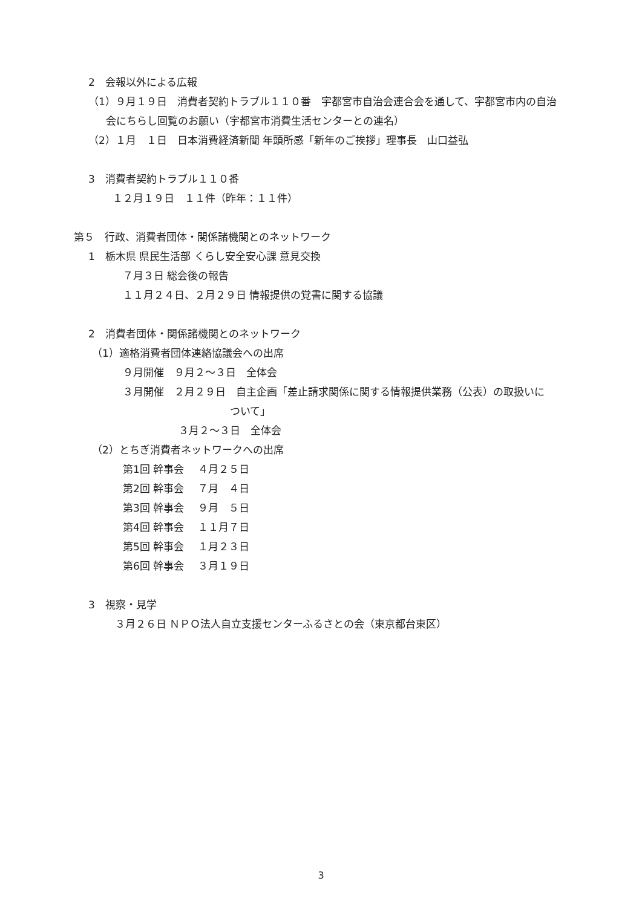2　会報以外による広報
（1）９月１９日　消費者契約トラブル１１０番　宇都宮市自治会連合会を通して、宇都宮市内の自治
会にちらし回覧のお願い（宇都宮市消費生活センターとの連名）
（2）１月　１日　日本消費経済新聞 年頭所感「新年のご挨拶」理事長　山口益弘
3　消費者契約トラブル１１０番
１２月１９日　１１件（昨年：１１件）
第５　行政、消費者団体・関係諸機関とのネットワーク
1　栃木県 県民生活部 くらし安全安心課 意見交換
７月３日 総会後の報告
１１月２４日、２月２９日 情報提供の覚書に関する協議
2　消費者団体・関係諸機関とのネットワーク
（1）適格消費者団体連絡協議会への出席
９月開催　９月２〜３日　全体会
３月開催　２月２９日　自主企画「差止請求関係に関する情報提供業務（公表）の取扱いに
ついて」
３月２〜３日　全体会
（2）とちぎ消費者ネットワークへの出席
第1回 幹事会　 ４月２５日
第2回 幹事会　 ７月　４日
第3回 幹事会　 ９月　５日
第4回 幹事会　 １１月７日
第5回 幹事会　 １月２３日
第6回 幹事会　 ３月１９日
3　視察・見学
３月２６日 ＮＰＯ法人自立支援センターふるさとの会（東京都台東区）
3